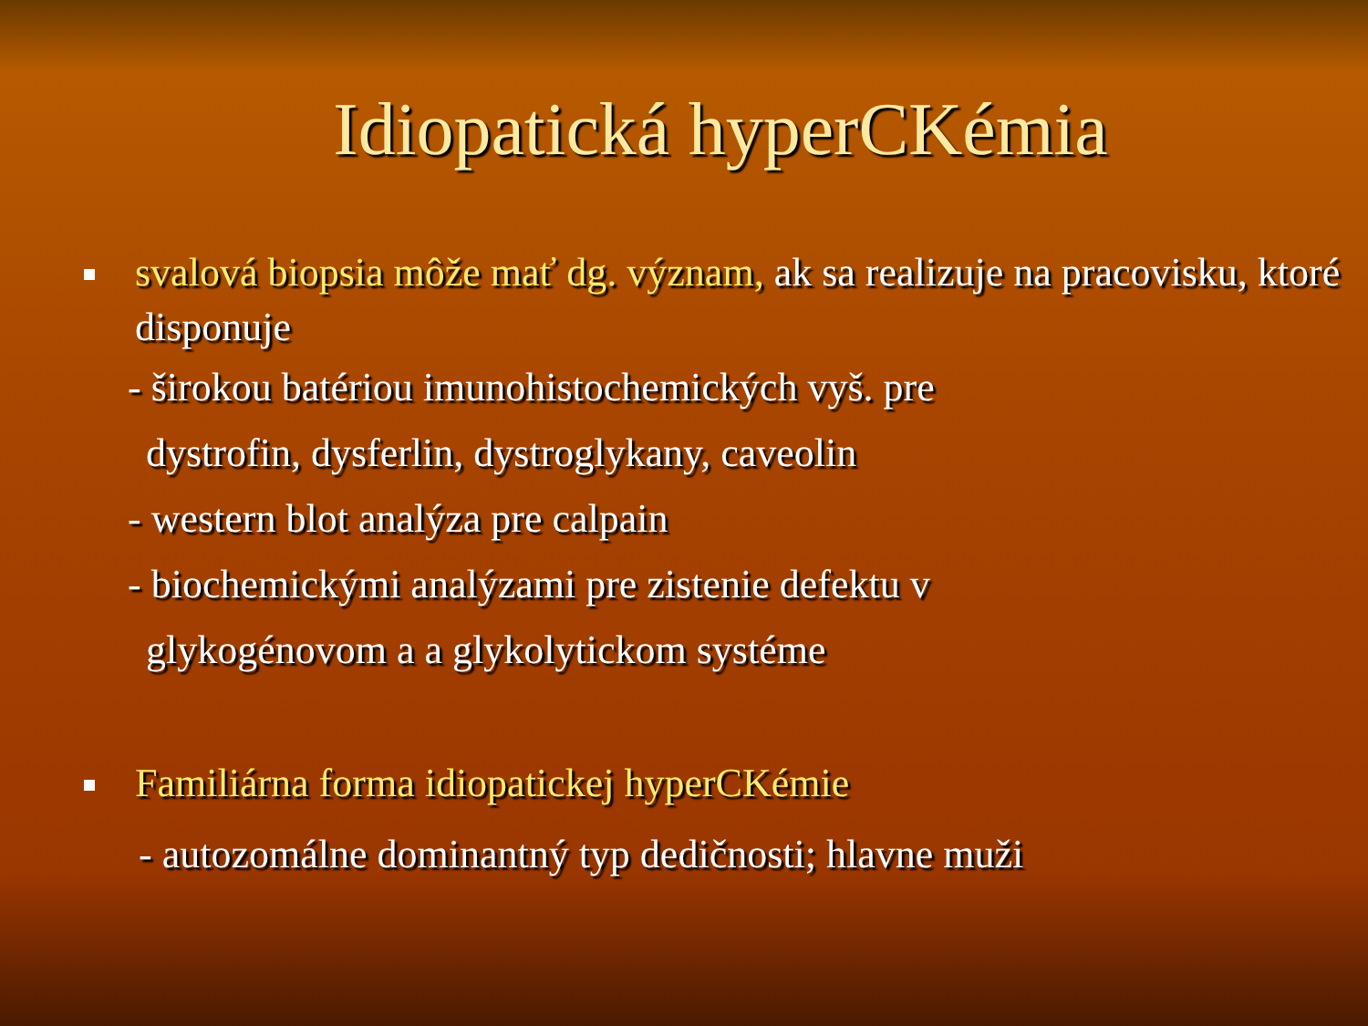Idiopatická hyperCKémia
svalová biopsia môže mať dg. význam, ak sa realizuje na pracovisku, ktoré disponuje
- širokou batériou imunohistochemických vyš. pre
dystrofin, dysferlin, dystroglykany, caveolin
- western blot analýza pre calpain
- biochemickými analýzami pre zistenie defektu v
glykogénovom a a glykolytickom systéme
Familiárna forma idiopatickej hyperCKémie
- autozomálne dominantný typ dedičnosti; hlavne muži